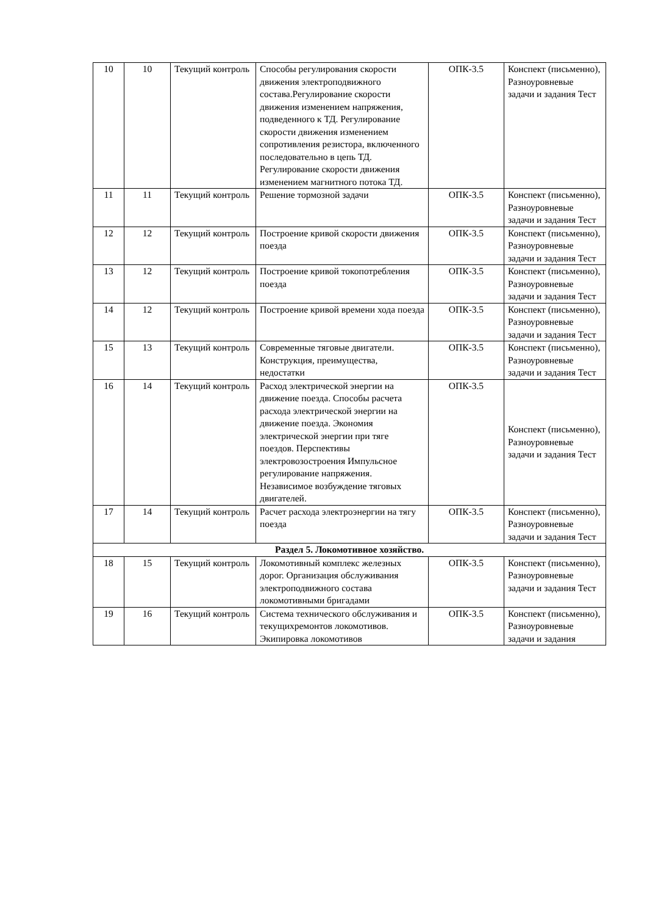| 10 | 10 | Текущий контроль | Способы регулирования скорости движения электроподвижного состава.Регулирование скорости движения изменением напряжения, подведенного к ТД. Регулирование скорости движения изменением сопротивления резистора, включенного последовательно в цепь ТД. Регулирование скорости движения изменением магнитного потока ТД. | ОПК-3.5 | Конспект (письменно), Разноуровневые задачи и задания Тест |
| 11 | 11 | Текущий контроль | Решение тормозной задачи | ОПК-3.5 | Конспект (письменно), Разноуровневые задачи и задания Тест |
| 12 | 12 | Текущий контроль | Построение кривой скорости движения поезда | ОПК-3.5 | Конспект (письменно), Разноуровневые задачи и задания Тест |
| 13 | 12 | Текущий контроль | Построение кривой токопотребления поезда | ОПК-3.5 | Конспект (письменно), Разноуровневые задачи и задания Тест |
| 14 | 12 | Текущий контроль | Построение кривой времени хода поезда | ОПК-3.5 | Конспект (письменно), Разноуровневые задачи и задания Тест |
| 15 | 13 | Текущий контроль | Современные тяговые двигатели. Конструкция, преимущества, недостатки | ОПК-3.5 | Конспект (письменно), Разноуровневые задачи и задания Тест |
| 16 | 14 | Текущий контроль | Расход электрической энергии на движение поезда. Способы расчета расхода электрической энергии на движение поезда. Экономия электрической энергии при тяге поездов. Перспективы электровозостроения Импульсное регулирование напряжения. Независимое возбуждение тяговых двигателей. | ОПК-3.5 | Конспект (письменно), Разноуровневые задачи и задания Тест |
| 17 | 14 | Текущий контроль | Расчет расхода электроэнергии на тягу поезда | ОПК-3.5 | Конспект (письменно), Разноуровневые задачи и задания Тест |
| Раздел 5. Локомотивное хозяйство. | | | | | |
| 18 | 15 | Текущий контроль | Локомотивный комплекс железных дорог. Организация обслуживания электроподвижного состава локомотивными бригадами | ОПК-3.5 | Конспект (письменно), Разноуровневые задачи и задания Тест |
| 19 | 16 | Текущий контроль | Система технического обслуживания и текущихремонтов локомотивов. Экипировка локомотивов | ОПК-3.5 | Конспект (письменно), Разноуровневые задачи и задания |